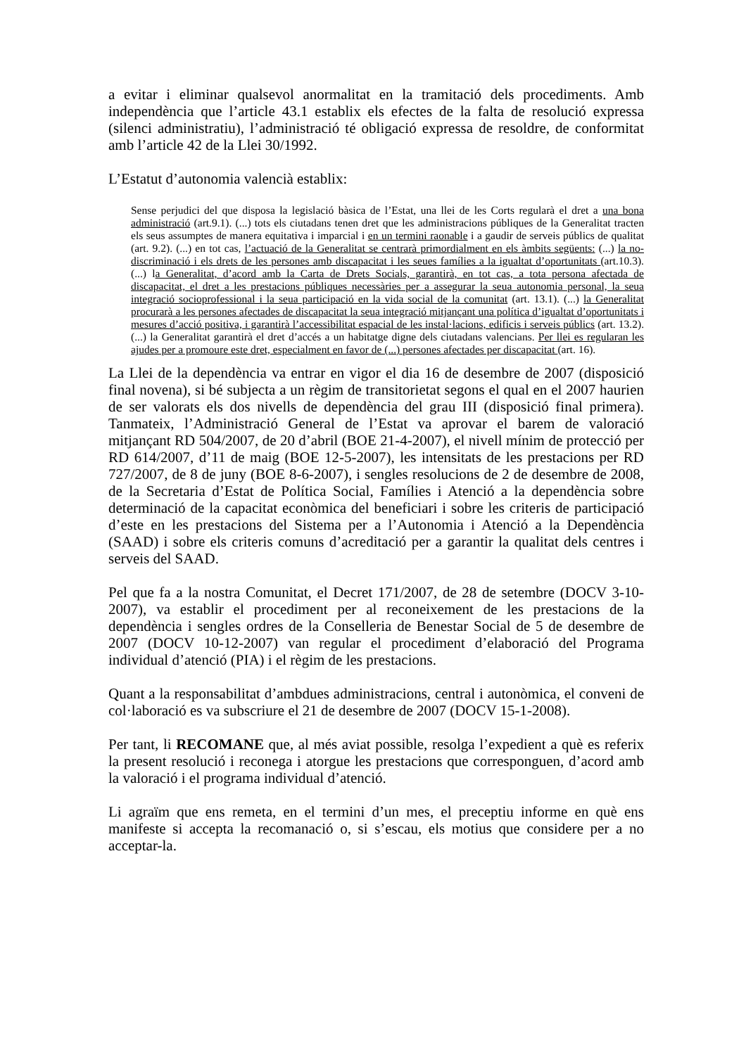a evitar i eliminar qualsevol anormalitat en la tramitació dels procediments. Amb independència que l’article 43.1 establix els efectes de la falta de resolució expressa (silenci administratiu), l’administració té obligació expressa de resoldre, de conformitat amb l’article 42 de la Llei 30/1992.
L’Estatut d’autonomia valencià establix:
Sense perjudici del que disposa la legislació bàsica de l’Estat, una llei de les Corts regularà el dret a una bona administració (art.9.1). (...) tots els ciutadans tenen dret que les administracions públiques de la Generalitat tracten els seus assumptes de manera equitativa i imparcial i en un termini raonable i a gaudir de serveis públics de qualitat (art. 9.2). (...) en tot cas, l’actuació de la Generalitat se centrarà primordialment en els àmbits següents: (...) la no-discriminació i els drets de les persones amb discapacitat i les seues famílies a la igualtat d’oportunitats (art.10.3). (...) la Generalitat, d’acord amb la Carta de Drets Socials, garantirà, en tot cas, a tota persona afectada de discapacitat, el dret a les prestacions públiques necessàries per a assegurar la seua autonomia personal, la seua integració socioprofessional i la seua participació en la vida social de la comunitat (art. 13.1). (...) la Generalitat procurarà a les persones afectades de discapacitat la seua integració mitjançant una política d’igualtat d’oportunitats i mesures d’acció positiva, i garantirà l’accessibilitat espacial de les instal·lacions, edificis i serveis públics (art. 13.2). (...) la Generalitat garantirà el dret d’accés a un habitatge digne dels ciutadans valencians. Per llei es regularan les ajudes per a promoure este dret, especialment en favor de (...) persones afectades per discapacitat (art. 16).
La Llei de la dependència va entrar en vigor el dia 16 de desembre de 2007 (disposició final novena), si bé subjecta a un règim de transitorietat segons el qual en el 2007 haurien de ser valorats els dos nivells de dependència del grau III (disposició final primera). Tanmateix, l’Administració General de l’Estat va aprovar el barem de valoració mitjançant RD 504/2007, de 20 d’abril (BOE 21-4-2007), el nivell mínim de protecció per RD 614/2007, d’11 de maig (BOE 12-5-2007), les intensitats de les prestacions per RD 727/2007, de 8 de juny (BOE 8-6-2007), i sengles resolucions de 2 de desembre de 2008, de la Secretaria d’Estat de Política Social, Famílies i Atenció a la dependència sobre determinació de la capacitat econòmica del beneficiari i sobre les criteris de participació d’este en les prestacions del Sistema per a l’Autonomia i Atenció a la Dependència (SAAD) i sobre els criteris comuns d’acreditació per a garantir la qualitat dels centres i serveis del SAAD.
Pel que fa a la nostra Comunitat, el Decret 171/2007, de 28 de setembre (DOCV 3-10-2007), va establir el procediment per al reconeixement de les prestacions de la dependència i sengles ordres de la Conselleria de Benestar Social de 5 de desembre de 2007 (DOCV 10-12-2007) van regular el procediment d’elaboració del Programa individual d’atenció (PIA) i el règim de les prestacions.
Quant a la responsabilitat d’ambdues administracions, central i autonòmica, el conveni de col·laboració es va subscriure el 21 de desembre de 2007 (DOCV 15-1-2008).
Per tant, li RECOMANE que, al més aviat possible, resolga l’expedient a què es referix la present resolució i reconega i atorgue les prestacions que corresponguen, d’acord amb la valoració i el programa individual d’atenció.
Li agraïm que ens remeta, en el termini d’un mes, el preceptiu informe en què ens manifeste si accepta la recomanació o, si s’escau, els motius que considere per a no acceptar-la.